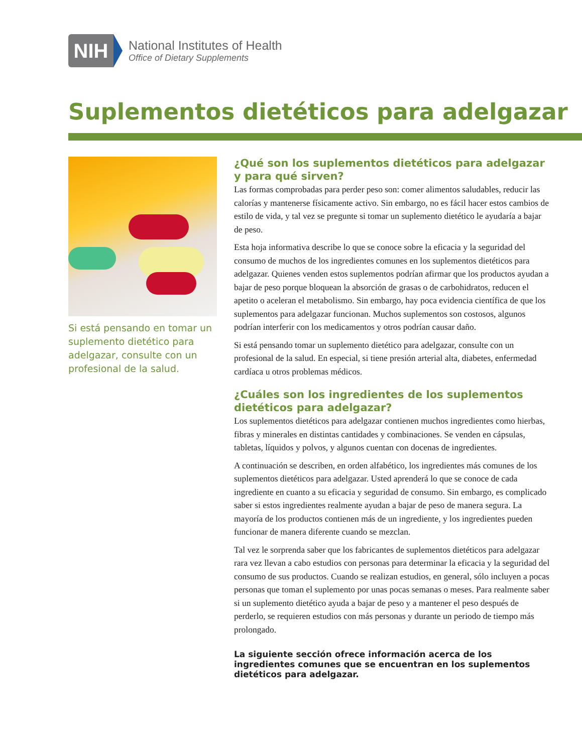NIH
National Institutes of Health
Office of Dietary Supplements
Suplementos dietéticos para adelgazar
Si está pensando en tomar un suplemento dietético para adelgazar, consulte con un profesional de la salud.
¿Qué son los suplementos dietéticos para adelgazar
y para qué sirven?
Las formas comprobadas para perder peso son: comer alimentos saludables, reducir las calorías y mantenerse físicamente activo. Sin embargo, no es fácil hacer estos cambios de estilo de vida, y tal vez se pregunte si tomar un suplemento dietético le ayudaría a bajar de peso.
Esta hoja informativa describe lo que se conoce sobre la eficacia y la seguridad del consumo de muchos de los ingredientes comunes en los suplementos dietéticos para adelgazar. Quienes venden estos suplementos podrían afirmar que los productos ayudan a bajar de peso porque bloquean la absorción de grasas o de carbohidratos, reducen el apetito o aceleran el metabolismo. Sin embargo, hay poca evidencia científica de que los suplementos para adelgazar funcionan. Muchos suplementos son costosos, algunos podrían interferir con los medicamentos y otros podrían causar daño.
Si está pensando tomar un suplemento dietético para adelgazar, consulte con un profesional de la salud. En especial, si tiene presión arterial alta, diabetes, enfermedad cardíaca u otros problemas médicos.
¿Cuáles son los ingredientes de los suplementos
dietéticos para adelgazar?
Los suplementos dietéticos para adelgazar contienen muchos ingredientes como hierbas, fibras y minerales en distintas cantidades y combinaciones. Se venden en cápsulas, tabletas, líquidos y polvos, y algunos cuentan con docenas de ingredientes.
A continuación se describen, en orden alfabético, los ingredientes más comunes de los suplementos dietéticos para adelgazar. Usted aprenderá lo que se conoce de cada ingrediente en cuanto a su eficacia y seguridad de consumo. Sin embargo, es complicado saber si estos ingredientes realmente ayudan a bajar de peso de manera segura. La mayoría de los productos contienen más de un ingrediente, y los ingredientes pueden funcionar de manera diferente cuando se mezclan.
Tal vez le sorprenda saber que los fabricantes de suplementos dietéticos para adelgazar rara vez llevan a cabo estudios con personas para determinar la eficacia y la seguridad del consumo de sus productos. Cuando se realizan estudios, en general, sólo incluyen a pocas personas que toman el suplemento por unas pocas semanas o meses. Para realmente saber si un suplemento dietético ayuda a bajar de peso y a mantener el peso después de perderlo, se requieren estudios con más personas y durante un periodo de tiempo más prolongado.
La siguiente sección ofrece información acerca de los ingredientes comunes que se encuentran en los suplementos dietéticos para adelgazar.